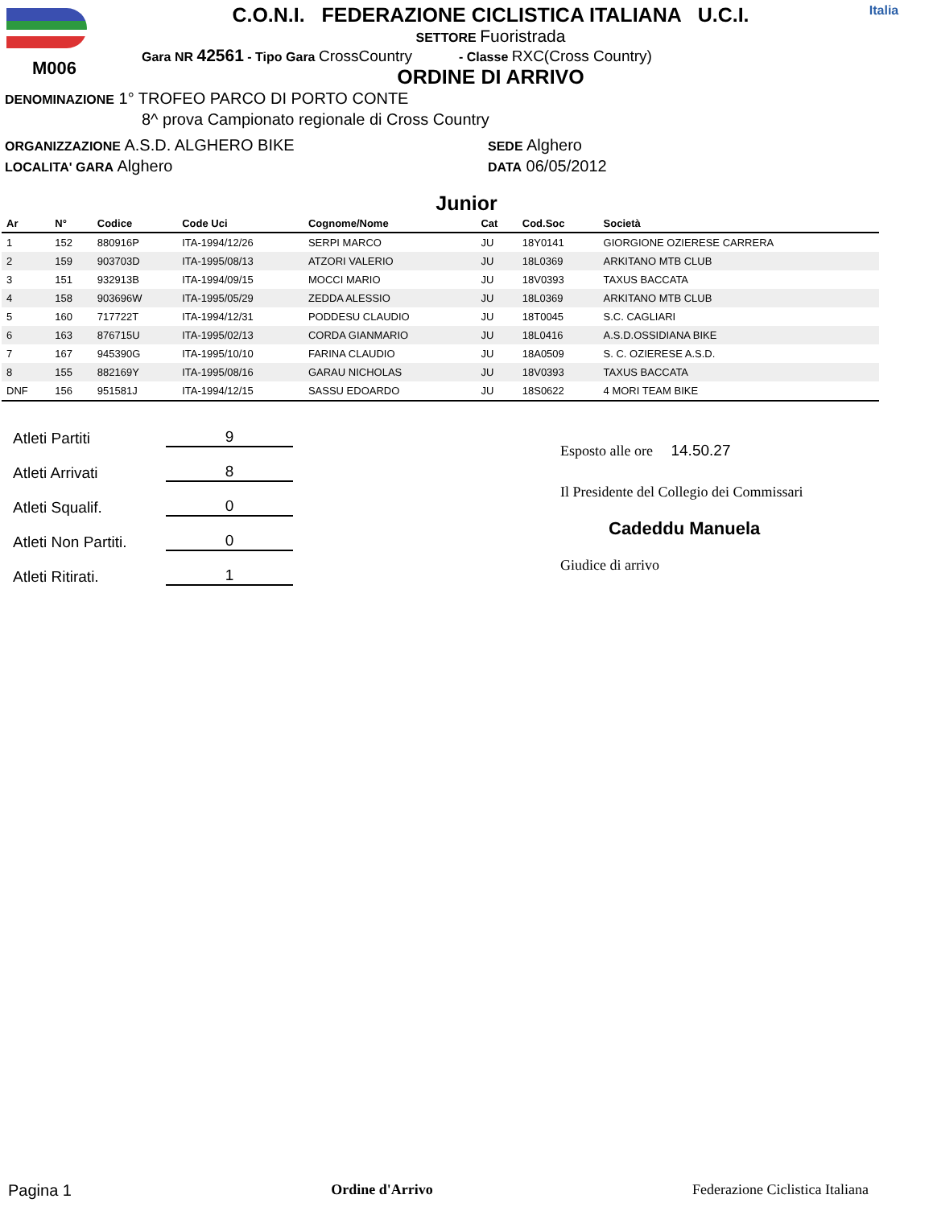M006
C.O.N.I. FEDERAZIONE CICLISTICA ITALIANA U.C.I.
SETTORE Fuoristrada
Gara NR 42561 - Tipo Gara CrossCountry - Classe RXC(Cross Country)
ORDINE DI ARRIVO
Italia
DENOMINAZIONE 1° TROFEO PARCO DI PORTO CONTE
8^ prova Campionato regionale di Cross Country
ORGANIZZAZIONE A.S.D. ALGHERO BIKE
LOCALITA' GARA Alghero
SEDE Alghero
DATA 06/05/2012
Junior
| Ar | N° | Codice | Code Uci | Cognome/Nome | Cat | Cod.Soc | Società |
| --- | --- | --- | --- | --- | --- | --- | --- |
| 1 | 152 | 880916P | ITA-1994/12/26 | SERPI MARCO | JU | 18Y0141 | GIORGIONE OZIERESE CARRERA |
| 2 | 159 | 903703D | ITA-1995/08/13 | ATZORI VALERIO | JU | 18L0369 | ARKITANO MTB CLUB |
| 3 | 151 | 932913B | ITA-1994/09/15 | MOCCI MARIO | JU | 18V0393 | TAXUS BACCATA |
| 4 | 158 | 903696W | ITA-1995/05/29 | ZEDDA ALESSIO | JU | 18L0369 | ARKITANO MTB CLUB |
| 5 | 160 | 717722T | ITA-1994/12/31 | PODDESU CLAUDIO | JU | 18T0045 | S.C. CAGLIARI |
| 6 | 163 | 876715U | ITA-1995/02/13 | CORDA GIANMARIO | JU | 18L0416 | A.S.D.OSSIDIANA BIKE |
| 7 | 167 | 945390G | ITA-1995/10/10 | FARINA CLAUDIO | JU | 18A0509 | S. C. OZIERESE A.S.D. |
| 8 | 155 | 882169Y | ITA-1995/08/16 | GARAU NICHOLAS | JU | 18V0393 | TAXUS BACCATA |
| DNF | 156 | 951581J | ITA-1994/12/15 | SASSU EDOARDO | JU | 18S0622 | 4 MORI TEAM BIKE |
Atleti Partiti 9
Atleti Arrivati 8
Atleti Squalif. 0
Atleti Non Partiti. 0
Atleti Ritirati. 1
Esposto alle ore 14.50.27
Il Presidente del Collegio dei Commissari
Cadeddu Manuela
Giudice di arrivo
Pagina 1 Ordine d'Arrivo Federazione Ciclistica Italiana